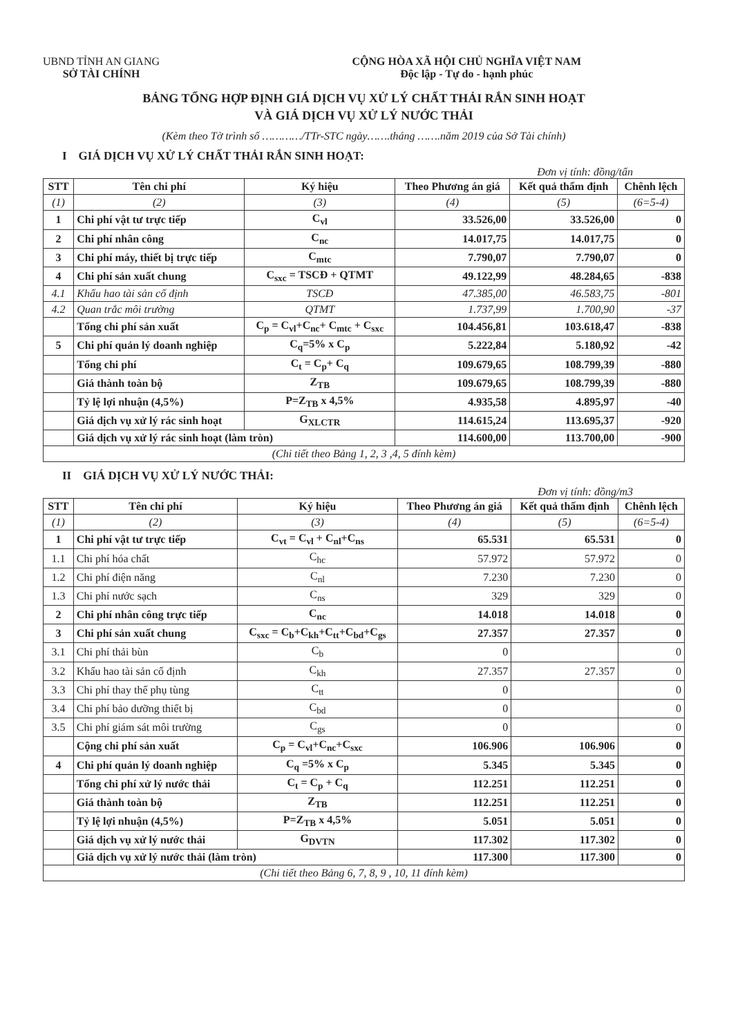UBND TỈNH AN GIANG
SỞ TÀI CHÍNH
CỘNG HÒA XÃ HỘI CHỦ NGHĨA VIỆT NAM
Độc lập - Tự do - hạnh phúc
BẢNG TỔNG HỢP ĐỊNH GIÁ DỊCH VỤ XỬ LÝ CHẤT THẢI RẮN SINH HOẠT
VÀ GIÁ DỊCH VỤ XỬ LÝ NƯỚC THẢI
(Kèm theo Tờ trình số …………/TTr-STC ngày…….tháng …….năm 2019 của Sở Tài chính)
I GIÁ DỊCH VỤ XỬ LÝ CHẤT THẢI RẮN SINH HOẠT:
Đơn vị tính: đồng/tấn
| STT | Tên chi phí | Ký hiệu | Theo Phương án giá | Kết quả thẩm định | Chênh lệch |
| --- | --- | --- | --- | --- | --- |
| (1) | (2) | (3) | (4) | (5) | (6=5-4) |
| 1 | Chi phí vật tư trực tiếp | C<sub>vl</sub> | 33.526,00 | 33.526,00 | 0 |
| 2 | Chi phí nhân công | C<sub>nc</sub> | 14.017,75 | 14.017,75 | 0 |
| 3 | Chi phí máy, thiết bị trực tiếp | C<sub>mtc</sub> | 7.790,07 | 7.790,07 | 0 |
| 4 | Chi phí sản xuất chung | C<sub>sxc</sub> = TSCĐ + QTMT | 49.122,99 | 48.284,65 | -838 |
| 4.1 | Khấu hao tài sản cố định | TSCĐ | 47.385,00 | 46.583,75 | -801 |
| 4.2 | Quan trắc môi trường | QTMT | 1.737,99 | 1.700,90 | -37 |
| | Tổng chi phí sản xuất | C<sub>p</sub> = C<sub>vl</sub>+C<sub>nc</sub>+ C<sub>mtc</sub> + C<sub>sxc</sub> | 104.456,81 | 103.618,47 | -838 |
| 5 | Chi phí quản lý doanh nghiệp | C<sub>q</sub>=5% x C<sub>p</sub> | 5.222,84 | 5.180,92 | -42 |
| | Tổng chi phí | C<sub>t</sub> = C<sub>p</sub>+ C<sub>q</sub> | 109.679,65 | 108.799,39 | -880 |
| | Giá thành toàn bộ | Z<sub>TB</sub> | 109.679,65 | 108.799,39 | -880 |
| | Tỷ lệ lợi nhuận (4,5%) | P=Z<sub>TB</sub> x 4,5% | 4.935,58 | 4.895,97 | -40 |
| | Giá dịch vụ xử lý rác sinh hoạt | G<sub>XLCTR</sub> | 114.615,24 | 113.695,37 | -920 |
| | Giá dịch vụ xử lý rác sinh hoạt (làm tròn) | | 114.600,00 | 113.700,00 | -900 |
| (Chi tiết theo Bảng 1, 2, 3 ,4, 5 đính kèm) | | | | | |
II GIÁ DỊCH VỤ XỬ LÝ NƯỚC THẢI:
Đơn vị tính: đồng/m3
| STT | Tên chi phí | Ký hiệu | Theo Phương án giá | Kết quả thẩm định | Chênh lệch |
| --- | --- | --- | --- | --- | --- |
| (1) | (2) | (3) | (4) | (5) | (6=5-4) |
| 1 | Chi phí vật tư trực tiếp | C<sub>vt</sub> = C<sub>vl</sub> + C<sub>nl</sub>+C<sub>ns</sub> | 65.531 | 65.531 | 0 |
| 1.1 | Chi phí hóa chất | C<sub>hc</sub> | 57.972 | 57.972 | 0 |
| 1.2 | Chi phí điện năng | C<sub>nl</sub> | 7.230 | 7.230 | 0 |
| 1.3 | Chi phí nước sạch | C<sub>ns</sub> | 329 | 329 | 0 |
| 2 | Chi phí nhân công trực tiếp | C<sub>nc</sub> | 14.018 | 14.018 | 0 |
| 3 | Chi phí sản xuất chung | C<sub>sxc</sub> = C<sub>b</sub>+C<sub>kh</sub>+C<sub>tt</sub>+C<sub>bd</sub>+C<sub>gs</sub> | 27.357 | 27.357 | 0 |
| 3.1 | Chi phí thải bùn | C<sub>b</sub> | 0 | | 0 |
| 3.2 | Khấu hao tài sản cố định | C<sub>kh</sub> | 27.357 | 27.357 | 0 |
| 3.3 | Chi phí thay thế phụ tùng | C<sub>tt</sub> | 0 | | 0 |
| 3.4 | Chi phí bảo dưỡng thiết bị | C<sub>bd</sub> | 0 | | 0 |
| 3.5 | Chi phí giám sát môi trường | C<sub>gs</sub> | 0 | | 0 |
| | Cộng chi phí sản xuất | C<sub>p</sub> = C<sub>vl</sub>+C<sub>nc</sub>+C<sub>sxc</sub> | 106.906 | 106.906 | 0 |
| 4 | Chi phí quản lý doanh nghiệp | C<sub>q</sub> =5% x C<sub>p</sub> | 5.345 | 5.345 | 0 |
| | Tổng chi phí xử lý nước thải | C<sub>t</sub> = C<sub>p</sub> + C<sub>q</sub> | 112.251 | 112.251 | 0 |
| | Giá thành toàn bộ | Z<sub>TB</sub> | 112.251 | 112.251 | 0 |
| | Tỷ lệ lợi nhuận (4,5%) | P=Z<sub>TB</sub> x 4,5% | 5.051 | 5.051 | 0 |
| | Giá dịch vụ xử lý nước thải | G<sub>DVTN</sub> | 117.302 | 117.302 | 0 |
| | Giá dịch vụ xử lý nước thải (làm tròn) | | 117.300 | 117.300 | 0 |
| (Chi tiết theo Bảng 6, 7, 8, 9 , 10, 11 đính kèm) | | | | | |